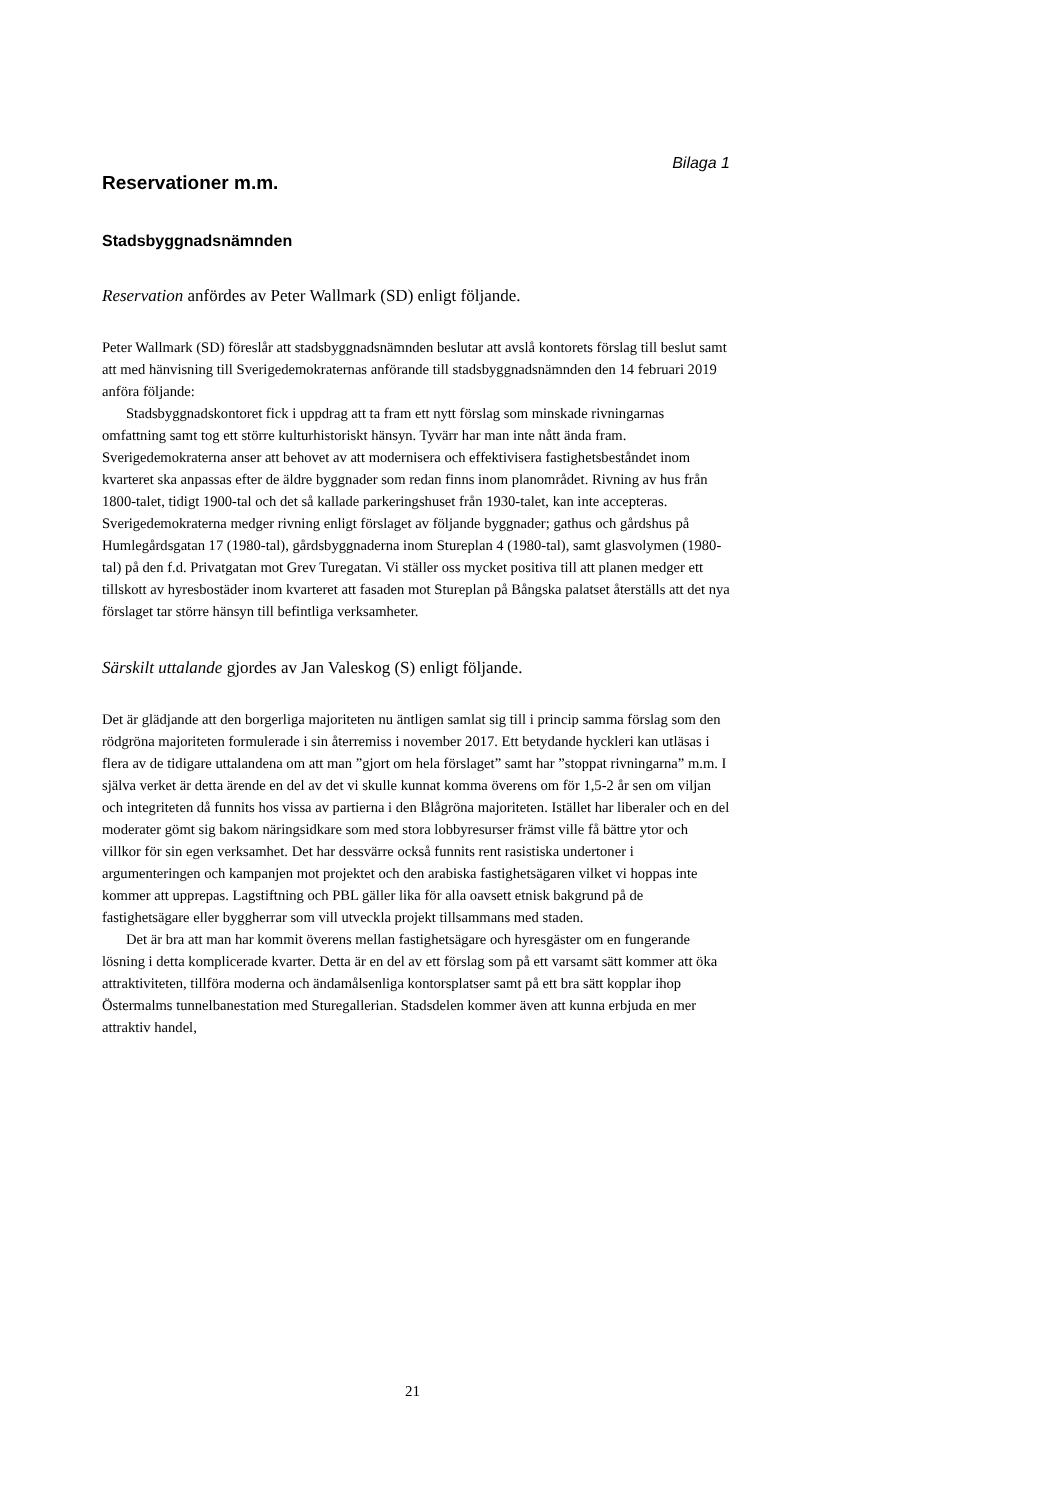Bilaga 1
Reservationer m.m.
Stadsbyggnadsnämnden
Reservation anfördes av Peter Wallmark (SD) enligt följande.
Peter Wallmark (SD) föreslår att stadsbyggnadsnämnden beslutar att avslå kontorets förslag till beslut samt att med hänvisning till Sverigedemokraternas anförande till stadsbyggnadsnämnden den 14 februari 2019 anföra följande:
Stadsbyggnadskontoret fick i uppdrag att ta fram ett nytt förslag som minskade rivningarnas omfattning samt tog ett större kulturhistoriskt hänsyn. Tyvärr har man inte nått ända fram. Sverigedemokraterna anser att behovet av att modernisera och effektivisera fastighetsbeståndet inom kvarteret ska anpassas efter de äldre byggnader som redan finns inom planområdet. Rivning av hus från 1800-talet, tidigt 1900-tal och det så kallade parkeringshuset från 1930-talet, kan inte accepteras. Sverigedemokraterna medger rivning enligt förslaget av följande byggnader; gathus och gårdshus på Humlegårdsgatan 17 (1980-tal), gårdsbyggnaderna inom Stureplan 4 (1980-tal), samt glasvolymen (1980-tal) på den f.d. Privatgatan mot Grev Turegatan. Vi ställer oss mycket positiva till att planen medger ett tillskott av hyresbostäder inom kvarteret att fasaden mot Stureplan på Bångska palatset återställs att det nya förslaget tar större hänsyn till befintliga verksamheter.
Särskilt uttalande gjordes av Jan Valeskog (S) enligt följande.
Det är glädjande att den borgerliga majoriteten nu äntligen samlat sig till i princip samma förslag som den rödgröna majoriteten formulerade i sin återremiss i november 2017. Ett betydande hyckleri kan utläsas i flera av de tidigare uttalandena om att man ”gjort om hela förslaget” samt har ”stoppat rivningarna” m.m. I själva verket är detta ärende en del av det vi skulle kunnat komma överens om för 1,5-2 år sen om viljan och integriteten då funnits hos vissa av partierna i den Blågröna majoriteten. Istället har liberaler och en del moderater gömt sig bakom näringsidkare som med stora lobbyresurser främst ville få bättre ytor och villkor för sin egen verksamhet. Det har dessvärre också funnits rent rasistiska undertoner i argumenteringen och kampanjen mot projektet och den arabiska fastighetsägaren vilket vi hoppas inte kommer att upprepas. Lagstiftning och PBL gäller lika för alla oavsett etnisk bakgrund på de fastighetsägare eller byggherrar som vill utveckla projekt tillsammans med staden.
Det är bra att man har kommit överens mellan fastighetsägare och hyresgäster om en fungerande lösning i detta komplicerade kvarter. Detta är en del av ett förslag som på ett varsamt sätt kommer att öka attraktiviteten, tillföra moderna och ändamålsenliga kontorsplatser samt på ett bra sätt kopplar ihop Östermalms tunnelbanestation med Sturegallerian. Stadsdelen kommer även att kunna erbjuda en mer attraktiv handel,
21